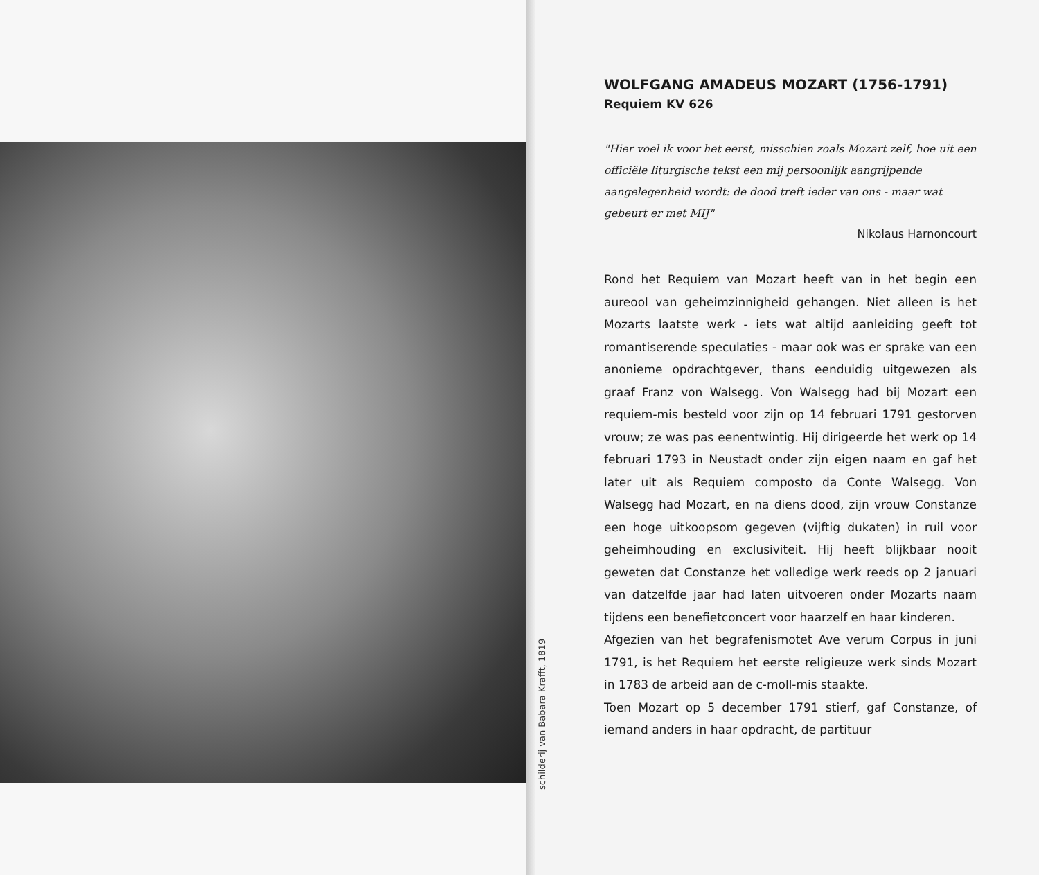schilderij van Babara Krafft, 1819
WOLFGANG AMADEUS MOZART (1756-1791)
Requiem KV 626
"Hier voel ik voor het eerst, misschien zoals Mozart zelf, hoe uit een officiële liturgische tekst een mij persoonlijk aangrijpende aangelegenheid wordt: de dood treft ieder van ons - maar wat gebeurt er met MIJ"
Nikolaus Harnoncourt
Rond het Requiem van Mozart heeft van in het begin een aureool van geheimzinnigheid gehangen. Niet alleen is het Mozarts laatste werk - iets wat altijd aanleiding geeft tot romantiserende speculaties - maar ook was er sprake van een anonieme opdrachtgever, thans eenduidig uitgewezen als graaf Franz von Walsegg. Von Walsegg had bij Mozart een requiem-mis besteld voor zijn op 14 februari 1791 gestorven vrouw; ze was pas eenentwintig. Hij dirigeerde het werk op 14 februari 1793 in Neustadt onder zijn eigen naam en gaf het later uit als Requiem composto da Conte Walsegg. Von Walsegg had Mozart, en na diens dood, zijn vrouw Constanze een hoge uitkoopsom gegeven (vijftig dukaten) in ruil voor geheimhouding en exclusiviteit. Hij heeft blijkbaar nooit geweten dat Constanze het volledige werk reeds op 2 januari van datzelfde jaar had laten uitvoeren onder Mozarts naam tijdens een benefietconcert voor haarzelf en haar kinderen.
Afgezien van het begrafenismotet Ave verum Corpus in juni 1791, is het Requiem het eerste religieuze werk sinds Mozart in 1783 de arbeid aan de c-moll-mis staakte.
Toen Mozart op 5 december 1791 stierf, gaf Constanze, of iemand anders in haar opdracht, de partituur